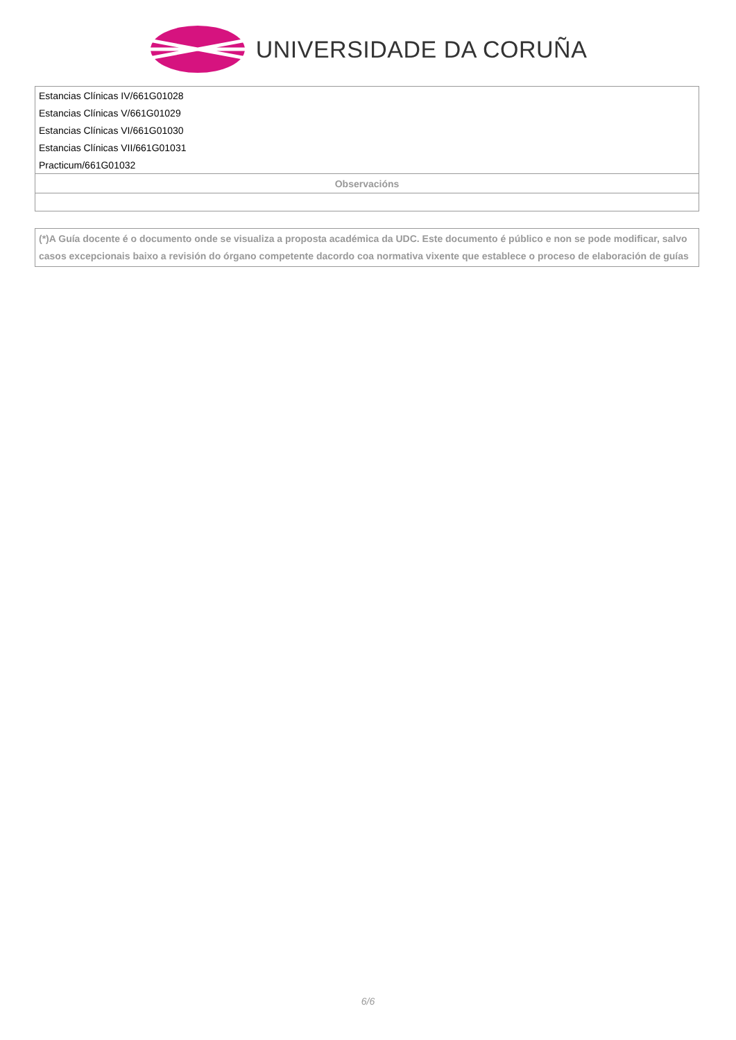UNIVERSIDADE DA CORUÑA
| Estancias Clínicas IV/661G01028 |
| Estancias Clínicas V/661G01029 |
| Estancias Clínicas VI/661G01030 |
| Estancias Clínicas VII/661G01031 |
| Practicum/661G01032 |
| Observacións |
(*)A Guía docente é o documento onde se visualiza a proposta académica da UDC. Este documento é público e non se pode modificar, salvo casos excepcionais baixo a revisión do órgano competente dacordo coa normativa vixente que establece o proceso de elaboración de guías
6/6